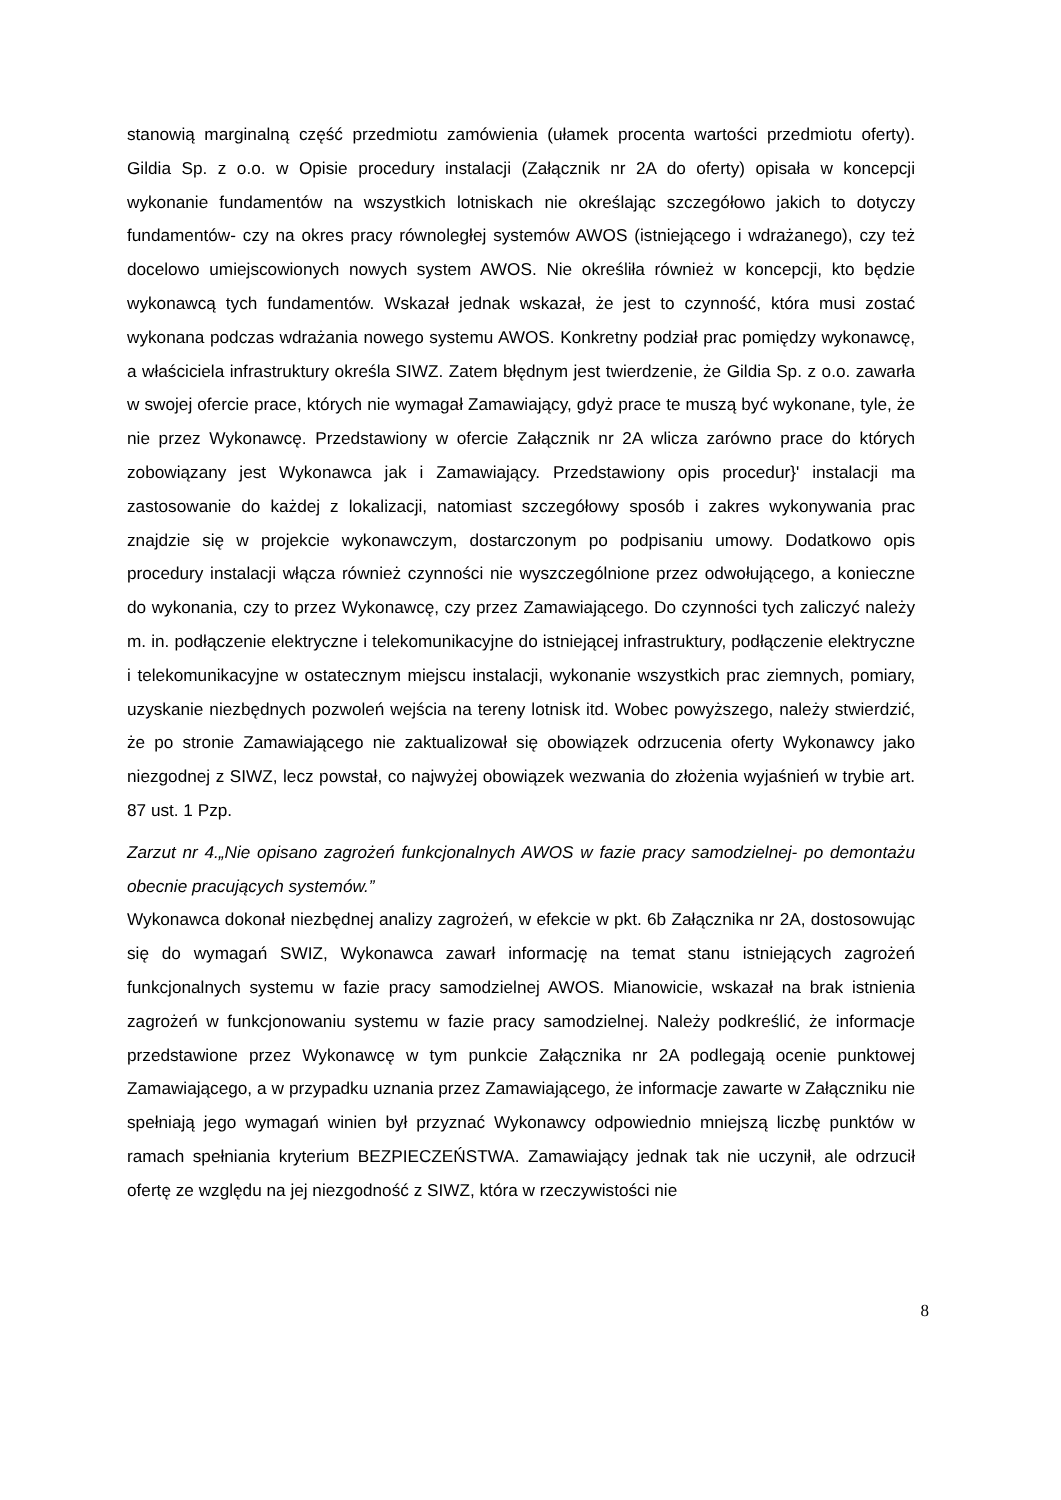stanowią marginalną część przedmiotu zamówienia (ułamek procenta wartości przedmiotu oferty). Gildia Sp. z o.o. w Opisie procedury instalacji (Załącznik nr 2A do oferty) opisała w koncepcji wykonanie fundamentów na wszystkich lotniskach nie określając szczegółowo jakich to dotyczy fundamentów- czy na okres pracy równoległej systemów AWOS (istniejącego i wdrażanego), czy też docelowo umiejscowionych nowych system AWOS. Nie określiła również w koncepcji, kto będzie wykonawcą tych fundamentów. Wskazał jednak wskazał, że jest to czynność, która musi zostać wykonana podczas wdrażania nowego systemu AWOS. Konkretny podział prac pomiędzy wykonawcę, a właściciela infrastruktury określa SIWZ. Zatem błędnym jest twierdzenie, że Gildia Sp. z o.o. zawarła w swojej ofercie prace, których nie wymagał Zamawiający, gdyż prace te muszą być wykonane, tyle, że nie przez Wykonawcę. Przedstawiony w ofercie Załącznik nr 2A wlicza zarówno prace do których zobowiązany jest Wykonawca jak i Zamawiający. Przedstawiony opis procedur}' instalacji ma zastosowanie do każdej z lokalizacji, natomiast szczegółowy sposób i zakres wykonywania prac znajdzie się w projekcie wykonawczym, dostarczonym po podpisaniu umowy. Dodatkowo opis procedury instalacji włącza również czynności nie wyszczególnione przez odwołującego, a konieczne do wykonania, czy to przez Wykonawcę, czy przez Zamawiającego. Do czynności tych zaliczyć należy m. in. podłączenie elektryczne i telekomunikacyjne do istniejącej infrastruktury, podłączenie elektryczne i telekomunikacyjne w ostatecznym miejscu instalacji, wykonanie wszystkich prac ziemnych, pomiary, uzyskanie niezbędnych pozwoleń wejścia na tereny lotnisk itd. Wobec powyższego, należy stwierdzić, że po stronie Zamawiającego nie zaktualizował się obowiązek odrzucenia oferty Wykonawcy jako niezgodnej z SIWZ, lecz powstał, co najwyżej obowiązek wezwania do złożenia wyjaśnień w trybie art. 87 ust. 1 Pzp.
Zarzut nr 4.„Nie opisano zagrożeń funkcjonalnych AWOS w fazie pracy samodzielnej- po demontażu obecnie pracujących systemów.”
Wykonawca dokonał niezbędnej analizy zagrożeń, w efekcie w pkt. 6b Załącznika nr 2A, dostosowując się do wymagań SWIZ, Wykonawca zawarł informację na temat stanu istniejących zagrożeń funkcjonalnych systemu w fazie pracy samodzielnej AWOS. Mianowicie, wskazał na brak istnienia zagrożeń w funkcjonowaniu systemu w fazie pracy samodzielnej. Należy podkreślić, że informacje przedstawione przez Wykonawcę w tym punkcie Załącznika nr 2A podlegają ocenie punktowej Zamawiającego, a w przypadku uznania przez Zamawiającego, że informacje zawarte w Załączniku nie spełniają jego wymagań winien był przyznać Wykonawcy odpowiednio mniejszą liczbę punktów w ramach spełniania kryterium BEZPIECZEŃSTWA. Zamawiający jednak tak nie uczynił, ale odrzucił ofertę ze względu na jej niezgodność z SIWZ, która w rzeczywistości nie
8